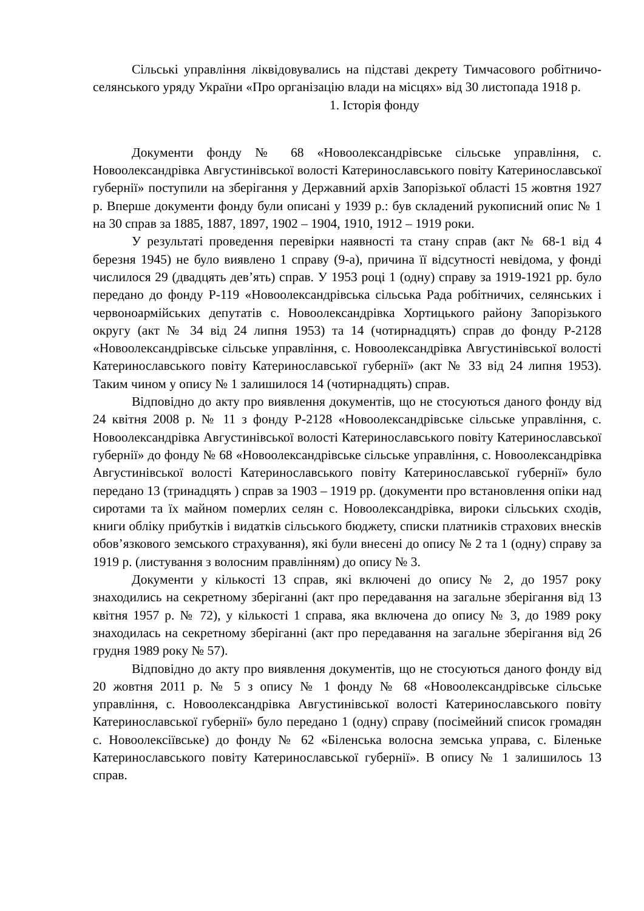Сільські управління ліквідовувались на підставі декрету Тимчасового робітничо-селянського уряду України «Про організацію влади на місцях» від 30 листопада 1918 р.
1. Історія фонду
Документи фонду № 68 «Новоолександрівське сільське управління, с. Новоолександрівка Августинівської волості Катеринославського повіту Катеринославської губернії» поступили на зберігання у Державний архів Запорізької області 15 жовтня 1927 р. Вперше документи фонду були описані у 1939 р.: був складений рукописний опис № 1 на 30 справ за 1885, 1887, 1897, 1902 – 1904, 1910, 1912 – 1919 роки.
У результаті проведення перевірки наявності та стану справ (акт № 68-1 від 4 березня 1945) не було виявлено 1 справу (9-а), причина її відсутності невідома, у фонді числилося 29 (двадцять дев’ять) справ. У 1953 році 1 (одну) справу за 1919-1921 рр. було передано до фонду Р-119 «Новоолександрівська сільська Рада робітничих, селянських і червоноармійських депутатів с. Новоолександрівка Хортицького району Запорізького округу (акт № 34 від 24 липня 1953) та 14 (чотирнадцять) справ до фонду Р-2128 «Новоолександрівське сільське управління, с. Новоолександрівка Августинівської волості Катеринославського повіту Катеринославської губернії» (акт № 33 від 24 липня 1953). Таким чином у опису № 1 залишилося 14 (чотирнадцять) справ.
Відповідно до акту про виявлення документів, що не стосуються даного фонду від 24 квітня 2008 р. № 11 з фонду Р-2128 «Новоолександрівське сільське управління, с. Новоолександрівка Августинівської волості Катеринославського повіту Катеринославської губернії» до фонду № 68 «Новоолександрівське сільське управління, с. Новоолександрівка Августинівської волості Катеринославського повіту Катеринославської губернії» було передано 13 (тринадцять ) справ за 1903 – 1919 рр. (документи про встановлення опіки над сиротами та їх майном померлих селян с. Новоолександрівка, вироки сільських сходів, книги обліку прибутків і видатків сільського бюджету, списки платників страхових внесків обов’язкового земського страхування), які були внесені до опису № 2 та 1 (одну) справу за 1919 р. (листування з волосним правлінням) до опису № 3.
Документи у кількості 13 справ, які включені до опису № 2, до 1957 року знаходились на секретному зберіганні (акт про передавання на загальне зберігання від 13 квітня 1957 р. № 72), у кількості 1 справа, яка включена до опису № 3, до 1989 року знаходилась на секретному зберіганні (акт про передавання на загальне зберігання від 26 грудня 1989 року № 57).
Відповідно до акту про виявлення документів, що не стосуються даного фонду від 20 жовтня 2011 р. № 5 з опису № 1 фонду № 68 «Новоолександрівське сільське управління, с. Новоолександрівка Августинівської волості Катеринославського повіту Катеринославської губернії» було передано 1 (одну) справу (посімейний список громадян с. Новоолексіївське) до фонду № 62 «Біленська волосна земська управа, с. Біленьке Катеринославського повіту Катеринославської губернії». В опису № 1 залишилось 13 справ.